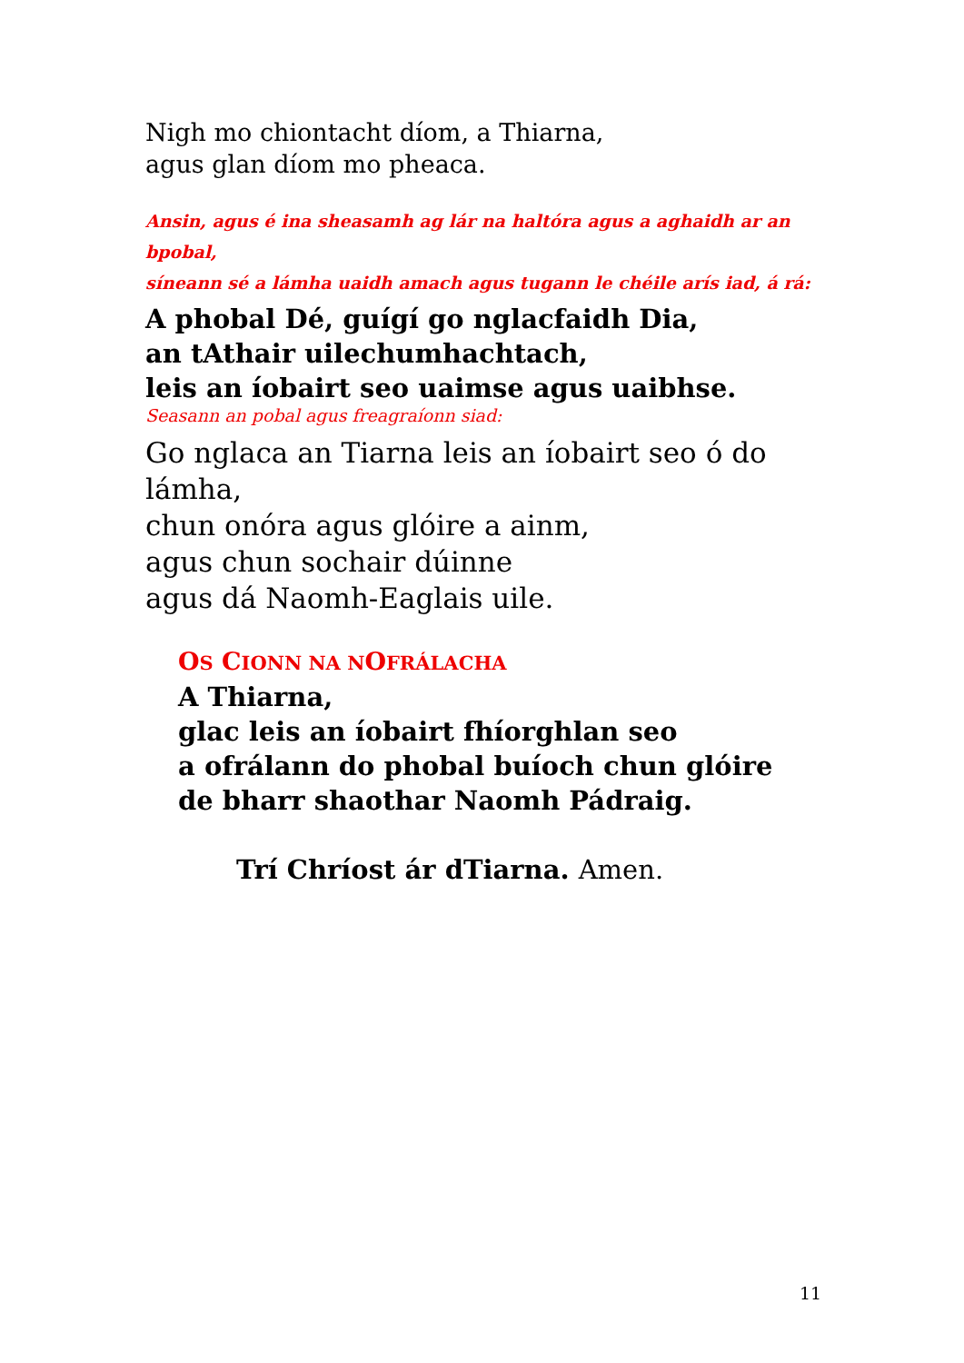Nigh mo chiontacht díom, a Thiarna,
agus glan díom mo pheaca.
Ansin, agus é ina sheasamh ag lár na haltóra agus a aghaidh ar an bpobal,
síneann sé a lámha uaidh amach agus tugann le chéile arís iad, á rá:
A phobal Dé, guígí go nglacfaidh Dia,
an tAthair uilechumhachtach,
leis an íobairt seo uaimse agus uaibhse.
Seasann an pobal agus freagraíonn siad:
Go nglaca an Tiarna leis an íobairt seo ó do lámha,
chun onóra agus glóire a ainm,
agus chun sochair dúinne
agus dá Naomh-Eaglais uile.
OS CIONN NA NOFRÁLACHA
A Thiarna,
glac leis an íobairt fhíorghlan seo
a ofrálann do phobal buíoch chun glóire
de bharr shaothar Naomh Pádraig.
Trí Chríost ár dTiarna. Amen.
11